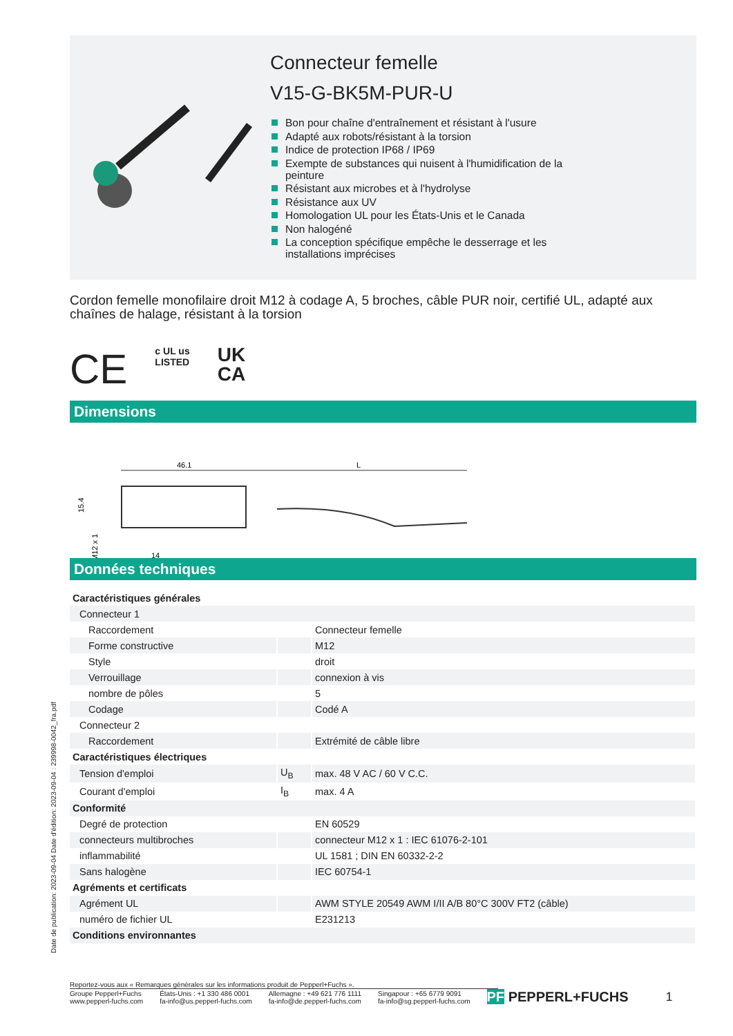Connecteur femelle
V15-G-BK5M-PUR-U
Bon pour chaîne d'entraînement et résistant à l'usure
Adapté aux robots/résistant à la torsion
Indice de protection IP68 / IP69
Exempte de substances qui nuisent à l'humidification de la peinture
Résistant aux microbes et à l'hydrolyse
Résistance aux UV
Homologation UL pour les États-Unis et le Canada
Non halogéné
La conception spécifique empêche le desserrage et les installations imprécises
Cordon femelle monofilaire droit M12 à codage A, 5 broches, câble PUR noir, certifié UL, adapté aux chaînes de halage, résistant à la torsion
CE c UL us
LISTED UK
CA
Dimensions
46.1
L
15.4
M12 x 1
14
Données techniques
| Caractéristiques générales | | |
| Connecteur 1 | | |
| Raccordement | | Connecteur femelle |
| Forme constructive | | M12 |
| Style | | droit |
| Verrouillage | | connexion à vis |
| nombre de pôles | | 5 |
| Codage | | Codé A |
| Connecteur 2 | | |
| Raccordement | | Extrémité de câble libre |
| Caractéristiques électriques | | |
| Tension d'emploi | U<sub>B</sub> | max. 48 V AC / 60 V C.C. |
| Courant d'emploi | I<sub>B</sub> | max. 4 A |
| Conformité | | |
| Degré de protection | | EN 60529 |
| connecteurs multibroches | | connecteur M12 x 1 : IEC 61076-2-101 |
| inflammabilité | | UL 1581 ; DIN EN 60332-2-2 |
| Sans halogène | | IEC 60754-1 |
| Agréments et certificats | | |
| Agrément UL | | AWM STYLE 20549 AWM I/II A/B 80°C 300V FT2 (câble) |
| numéro de fichier UL | | E231213 |
| Conditions environnantes | | |
Date de publication: 2023-09-04 Date d'édition: 2023-09-04 : 239998-0042_fra.pdf
Reportez-vous aux « Remarques générales sur les informations produit de Pepperl+Fuchs ».
Groupe Pepperl+Fuchs
www.pepperl-fuchs.com
États-Unis : +1 330 486 0001
fa-info@us.pepperl-fuchs.com
Allemagne : +49 621 776 1111
fa-info@de.pepperl-fuchs.com
Singapour : +65 6779 9091
fa-info@sg.pepperl-fuchs.com
PF PEPPERL+FUCHS 1